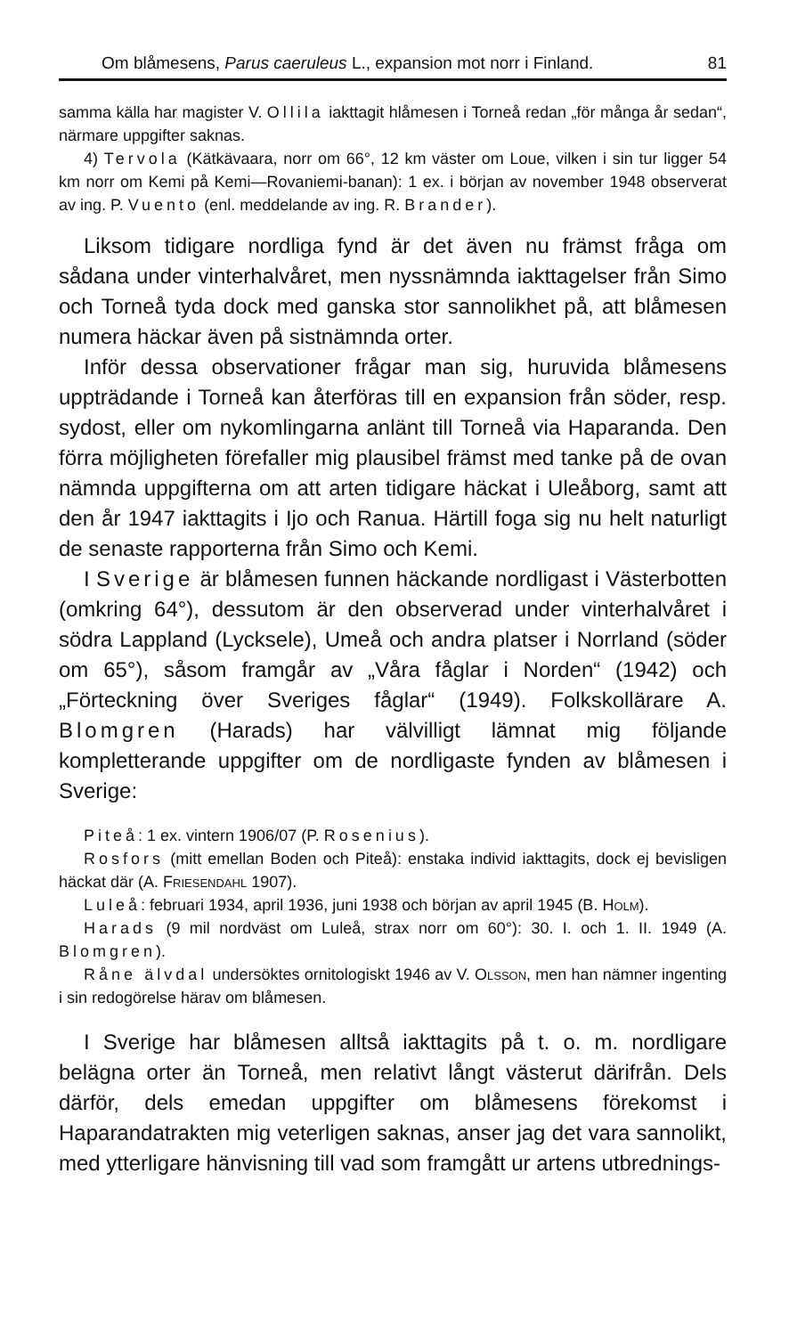Om blåmesens, Parus caeruleus L., expansion mot norr i Finland. 81
samma källa har magister V. Ollila iakttagit hlåmesen i Torneå redan „för många år sedan“, närmare uppgifter saknas.
4) Tervola (Kätkävaara, norr om 66°, 12 km väster om Loue, vilken i sin tur ligger 54 km norr om Kemi på Kemi—Rovaniemi-banan): 1 ex. i början av november 1948 observerat av ing. P. Vuento (enl. meddelande av ing. R. Brander).
Liksom tidigare nordliga fynd är det även nu främst fråga om sådana under vinterhalvåret, men nyssnämnda iakttagelser från Simo och Torneå tyda dock med ganska stor sannolikhet på, att blåmesen numera häckar även på sistnämnda orter.
Inför dessa observationer frågar man sig, huruvida blåmesens uppträdande i Torneå kan återföras till en expansion från söder, resp. sydost, eller om nykomlingarna anlänt till Torneå via Haparanda. Den förra möjligheten förefaller mig plausibel främst med tanke på de ovan nämnda uppgifterna om att arten tidigare häckat i Uleåborg, samt att den år 1947 iakttagits i Ijo och Ranua. Härtill foga sig nu helt naturligt de senaste rapporterna från Simo och Kemi.
I Sverige är blåmesen funnen häckande nordligast i Västerbotten (omkring 64°), dessutom är den observerad under vinterhalvåret i södra Lappland (Lycksele), Umeå och andra platser i Norrland (söder om 65°), såsom framgår av „Våra fåglar i Norden“ (1942) och „Förteckning över Sveriges fåglar“ (1949). Folkskollärare A. Blomgren (Harads) har välvilligt lämnat mig följande kompletterande uppgifter om de nordligaste fynden av blåmesen i Sverige:
Piteå: 1 ex. vintern 1906/07 (P. Rosenius).
Rosfors (mitt emellan Boden och Piteå): enstaka individ iakttagits, dock ej bevisligen häckat där (A. Friesendahl 1907).
Luleå: februari 1934, april 1936, juni 1938 och början av april 1945 (B. Holm).
Harads (9 mil nordväst om Luleå, strax norr om 60°): 30. I. och 1. II. 1949 (A. Blomgren).
Råne älvdal undersöktes ornitologiskt 1946 av V. Olsson, men han nämner ingenting i sin redogörelse härav om blåmesen.
I Sverige har blåmesen alltså iakttagits på t. o. m. nordligare belägna orter än Torneå, men relativt långt västerut därifrån. Dels därför, dels emedan uppgifter om blåmesens förekomst i Haparandatrakten mig veterligen saknas, anser jag det vara sannolikt, med ytterligare hänvisning till vad som framgått ur artens utbrednings-